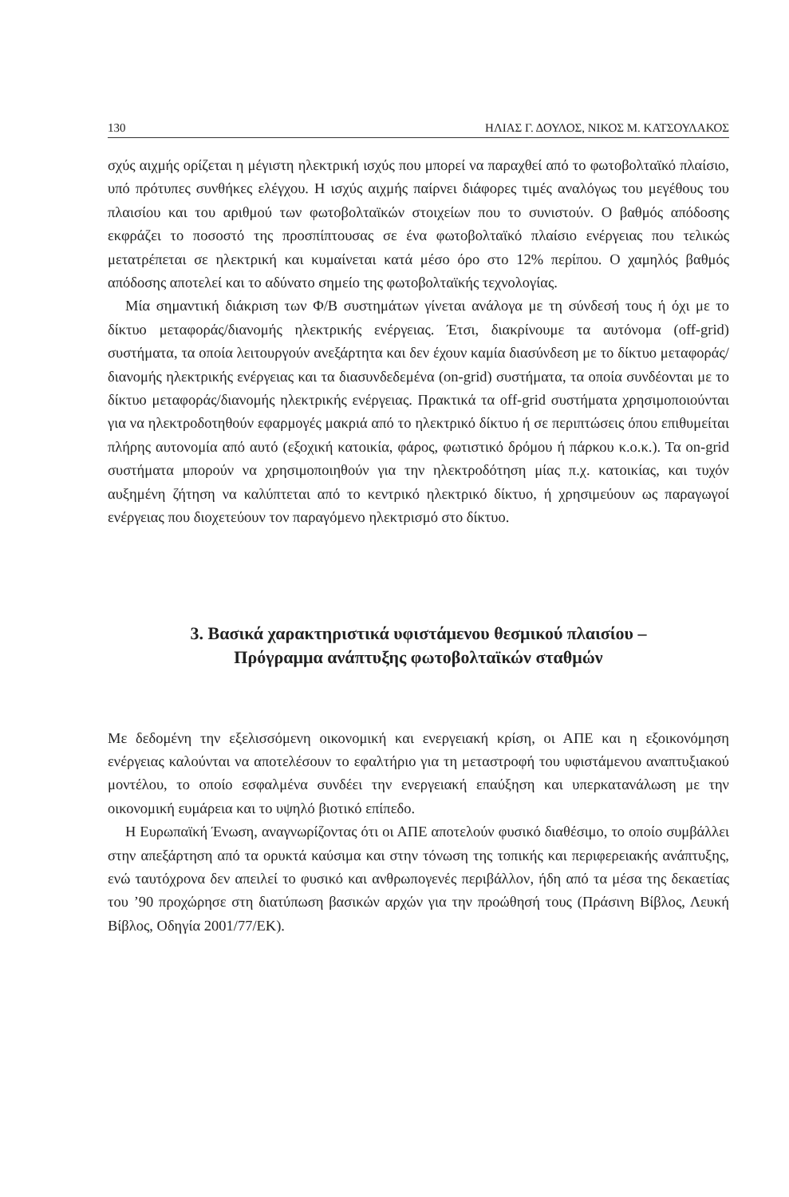130 ΗΛΙΑΣ Γ. ΔΟΥΛΟΣ, ΝΙΚΟΣ Μ. ΚΑΤΣΟΥΛΑΚΟΣ
σχύς αιχμής ορίζεται η μέγιστη ηλεκτρική ισχύς που μπορεί να παραχθεί από το φωτοβολταϊκό πλαίσιο, υπό πρότυπες συνθήκες ελέγχου. Η ισχύς αιχμής παίρνει διάφορες τιμές αναλόγως του μεγέθους του πλαισίου και του αριθμού των φωτοβολταϊκών στοιχείων που το συνιστούν. Ο βαθμός απόδοσης εκφράζει το ποσοστό της προσπίπτουσας σε ένα φωτοβολταϊκό πλαίσιο ενέργειας που τελικώς μετατρέπεται σε ηλεκτρική και κυμαίνεται κατά μέσο όρο στο 12% περίπου. Ο χαμηλός βαθμός απόδοσης αποτελεί και το αδύνατο σημείο της φωτοβολταϊκής τεχνολογίας.
Μία σημαντική διάκριση των Φ/Β συστημάτων γίνεται ανάλογα με τη σύνδεσή τους ή όχι με το δίκτυο μεταφοράς/διανομής ηλεκτρικής ενέργειας. Έτσι, διακρίνουμε τα αυτόνομα (off-grid) συστήματα, τα οποία λειτουργούν ανεξάρτητα και δεν έχουν καμία διασύνδεση με το δίκτυο μεταφοράς/διανομής ηλεκτρικής ενέργειας και τα διασυνδεδεμένα (on-grid) συστήματα, τα οποία συνδέονται με το δίκτυο μεταφοράς/διανομής ηλεκτρικής ενέργειας. Πρακτικά τα off-grid συστήματα χρησιμοποιούνται για να ηλεκτροδοτηθούν εφαρμογές μακριά από το ηλεκτρικό δίκτυο ή σε περιπτώσεις όπου επιθυμείται πλήρης αυτονομία από αυτό (εξοχική κατοικία, φάρος, φωτιστικό δρόμου ή πάρκου κ.ο.κ.). Τα on-grid συστήματα μπορούν να χρησιμοποιηθούν για την ηλεκτροδότηση μίας π.χ. κατοικίας, και τυχόν αυξημένη ζήτηση να καλύπτεται από το κεντρικό ηλεκτρικό δίκτυο, ή χρησιμεύουν ως παραγωγοί ενέργειας που διοχετεύουν τον παραγόμενο ηλεκτρισμό στο δίκτυο.
3. Βασικά χαρακτηριστικά υφιστάμενου θεσμικού πλαισίου –
Πρόγραμμα ανάπτυξης φωτοβολταϊκών σταθμών
Με δεδομένη την εξελισσόμενη οικονομική και ενεργειακή κρίση, οι ΑΠΕ και η εξοικονόμηση ενέργειας καλούνται να αποτελέσουν το εφαλτήριο για τη μεταστροφή του υφιστάμενου αναπτυξιακού μοντέλου, το οποίο εσφαλμένα συνδέει την ενεργειακή επαύξηση και υπερκατανάλωση με την οικονομική ευμάρεια και το υψηλό βιοτικό επίπεδο.
Η Ευρωπαϊκή Ένωση, αναγνωρίζοντας ότι οι ΑΠΕ αποτελούν φυσικό διαθέσιμο, το οποίο συμβάλλει στην απεξάρτηση από τα ορυκτά καύσιμα και στην τόνωση της τοπικής και περιφερειακής ανάπτυξης, ενώ ταυτόχρονα δεν απειλεί το φυσικό και ανθρωπογενές περιβάλλον, ήδη από τα μέσα της δεκαετίας του ’90 προχώρησε στη διατύπωση βασικών αρχών για την προώθησή τους (Πράσινη Βίβλος, Λευκή Βίβλος, Οδηγία 2001/77/ΕΚ).